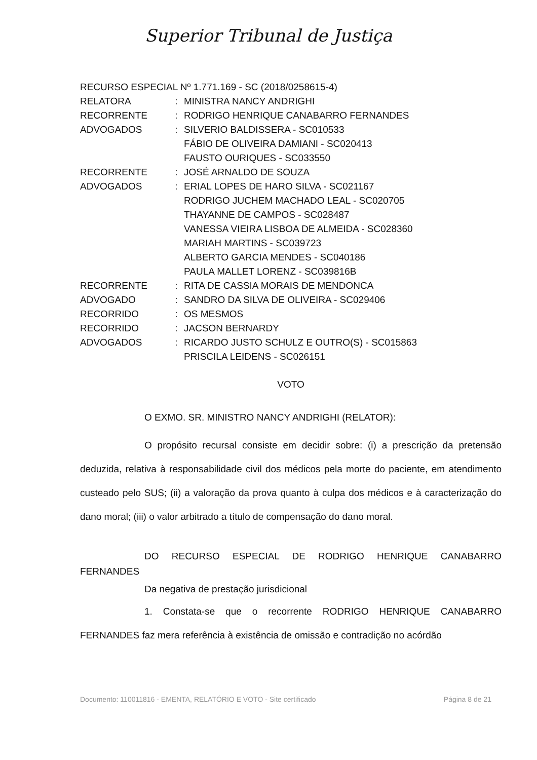Superior Tribunal de Justiça
RECURSO ESPECIAL Nº 1.771.169 - SC (2018/0258615-4)
| RELATORA | : | MINISTRA NANCY ANDRIGHI |
| RECORRENTE | : | RODRIGO HENRIQUE CANABARRO FERNANDES |
| ADVOGADOS | : | SILVERIO BALDISSERA - SC010533 FÁBIO DE OLIVEIRA DAMIANI - SC020413 FAUSTO OURIQUES - SC033550 |
| RECORRENTE | : | JOSÉ ARNALDO DE SOUZA |
| ADVOGADOS | : | ERIAL LOPES DE HARO SILVA - SC021167 RODRIGO JUCHEM MACHADO LEAL - SC020705 THAYANNE DE CAMPOS - SC028487 VANESSA VIEIRA LISBOA DE ALMEIDA - SC028360 MARIAH MARTINS - SC039723 ALBERTO GARCIA MENDES - SC040186 PAULA MALLET LORENZ - SC039816B |
| RECORRENTE | : | RITA DE CASSIA MORAIS DE MENDONCA |
| ADVOGADO | : | SANDRO DA SILVA DE OLIVEIRA - SC029406 |
| RECORRIDO | : | OS MESMOS |
| RECORRIDO | : | JACSON BERNARDY |
| ADVOGADOS | : | RICARDO JUSTO SCHULZ E OUTRO(S) - SC015863 PRISCILA LEIDENS - SC026151 |
VOTO
O EXMO. SR. MINISTRO NANCY ANDRIGHI (RELATOR):
O propósito recursal consiste em decidir sobre: (i) a prescrição da pretensão deduzida, relativa à responsabilidade civil dos médicos pela morte do paciente, em atendimento custeado pelo SUS; (ii) a valoração da prova quanto à culpa dos médicos e à caracterização do dano moral; (iii) o valor arbitrado a título de compensação do dano moral.
DO RECURSO ESPECIAL DE RODRIGO HENRIQUE CANABARRO FERNANDES
Da negativa de prestação jurisdicional
1. Constata-se que o recorrente RODRIGO HENRIQUE CANABARRO FERNANDES faz mera referência à existência de omissão e contradição no acórdão
Documento: 110011816 - EMENTA, RELATÓRIO E VOTO - Site certificado Página 8 de 21